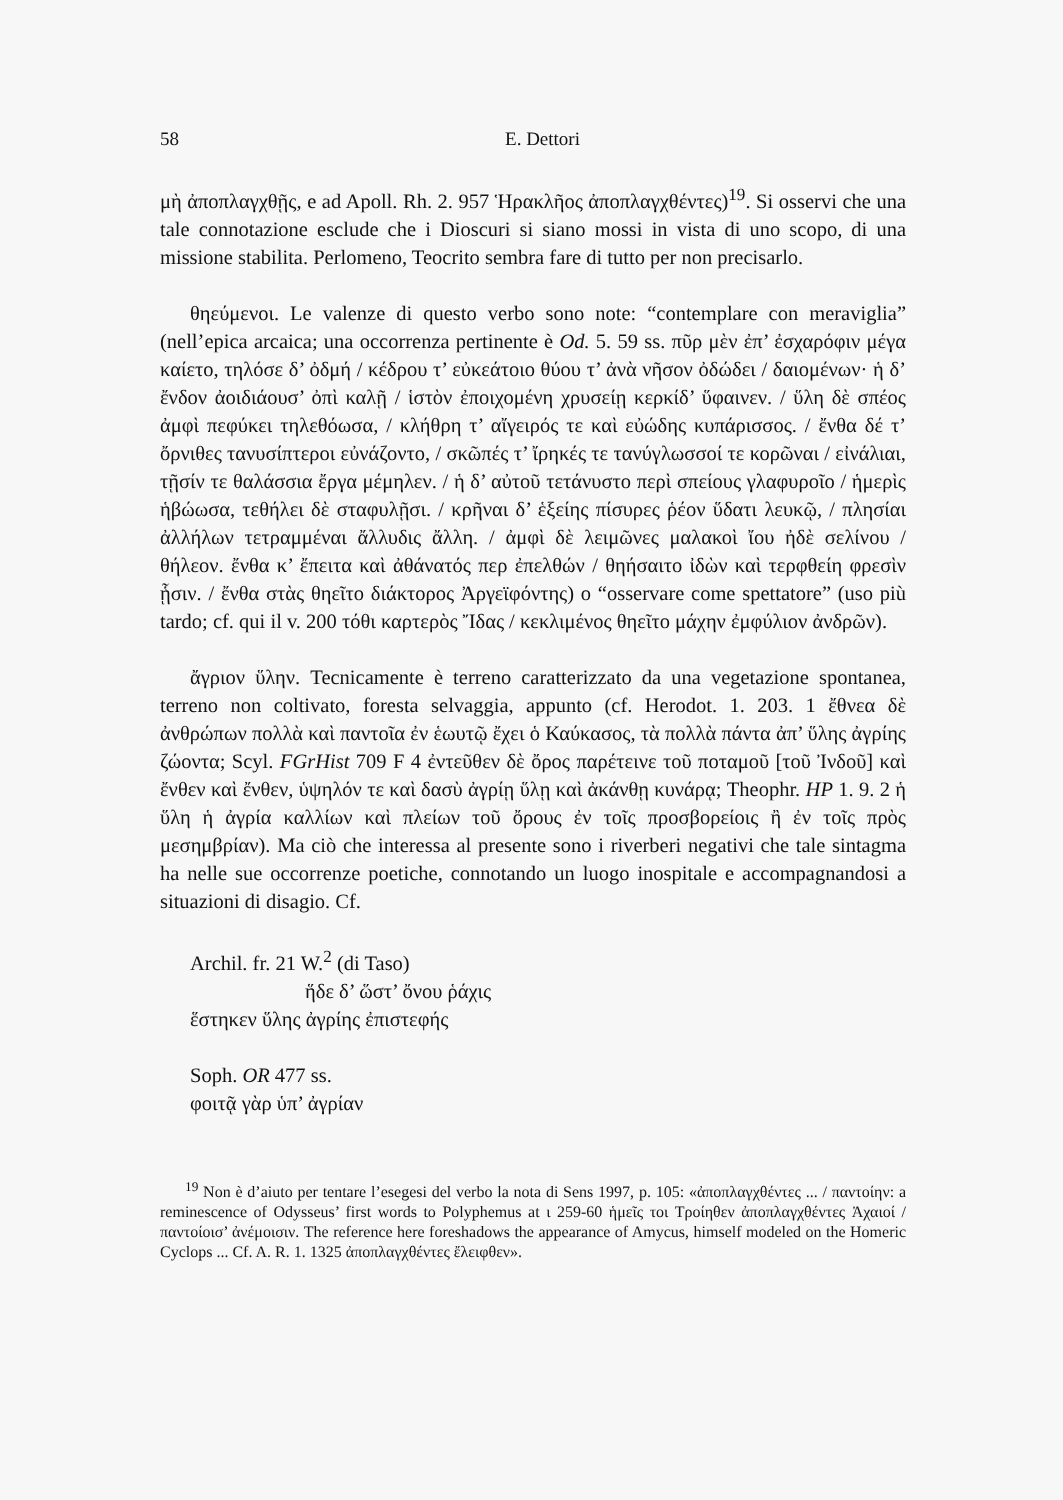58 E. Dettori
μὴ ἀποπλαγχθῇς, e ad Apoll. Rh. 2. 957 Ἡρακλῆος ἀποπλαγχθέντες)<sup>19</sup>. Si osservi che una tale connotazione esclude che i Dioscuri si siano mossi in vista di uno scopo, di una missione stabilita. Perlomeno, Teocrito sembra fare di tutto per non precisarlo.
θηεύμενοι. Le valenze di questo verbo sono note: “contemplare con meraviglia” (nell’epica arcaica; una occorrenza pertinente è Od. 5. 59 ss. πῦρ μὲν ἐπ’ ἐσχαρόφιν μέγα καίετο, τηλόσε δ’ ὀδμή / κέδρου τ’ εὐκεάτοιο θύου τ’ ἀνὰ νῆσον ὀδώδει / δαιομένων· ἡ δ’ ἔνδον ἀοιδιάουσ’ ὀπὶ καλῇ / ἱστὸν ἐποιχομένη χρυσείῃ κερκίδ’ ὕφαινεν. / ὕλη δὲ σπέος ἀμφὶ πεφύκει τηλεθόωσα, / κλήθρη τ’ αἴγειρός τε καὶ εὐώδης κυπάρισσος. / ἔνθα δέ τ’ ὄρνιθες τανυσίπτεροι εὐνάζοντο, / σκῶπές τ’ ἴρηκές τε τανύγλωσσοί τε κορῶναι / εἰνάλιαι, τῇσίν τε θαλάσσια ἔργα μέμηλεν. / ἡ δ’ αὐτοῦ τετάνυστο περὶ σπείους γλαφυροῖο / ἡμερὶς ἡβώωσα, τεθήλει δὲ σταφυλῇσι. / κρῆναι δ’ ἑξείης πίσυρες ῥέον ὕδατι λευκῷ, / πλησίαι ἀλλήλων τετραμμέναι ἄλλυδις ἄλλη. / ἀμφὶ δὲ λειμῶνες μαλακοὶ ἴου ἠδὲ σελίνου / θήλεον. ἔνθα κ’ ἔπειτα καὶ ἀθάνατός περ ἐπελθών / θηήσαιτο ἰδὼν καὶ τερφθείη φρεσὶν ᾗσιν. / ἔνθα στὰς θηεῖτο διάκτορος Ἀργεϊφόντης) o “osservare come spettatore” (uso più tardo; cf. qui il v. 200 τόθι καρτερὸς Ἴδας / κεκλιμένος θηεῖτο μάχην ἐμφύλιον ἀνδρῶν).
ἄγριον ὕλην. Tecnicamente è terreno caratterizzato da una vegetazione spontanea, terreno non coltivato, foresta selvaggia, appunto (cf. Herodot. 1. 203. 1 ἔθνεα δὲ ἀνθρώπων πολλὰ καὶ παντοῖα ἐν ἑωυτῷ ἔχει ὁ Καύκασος, τὰ πολλὰ πάντα ἀπ’ ὕλης ἀγρίης ζώοντα; Scyl. FGrHist 709 F 4 ἐντεῦθεν δὲ ὄρος παρέτεινε τοῦ ποταμοῦ [τοῦ Ἰνδοῦ] καὶ ἔνθεν καὶ ἔνθεν, ὑψηλόν τε καὶ δασὺ ἀγρίῃ ὕλῃ καὶ ἀκάνθῃ κυνάρᾳ; Theophr. HP 1. 9. 2 ἡ ὕλη ἡ ἀγρία καλλίων καὶ πλείων τοῦ ὄρους ἐν τοῖς προσβορείοις ἢ ἐν τοῖς πρὸς μεσημβρίαν). Ma ciò che interessa al presente sono i riverberi negativi che tale sintagma ha nelle sue occorrenze poetiche, connotando un luogo inospitale e accompagnandosi a situazioni di disagio. Cf.
Archil. fr. 21 W.<sup>2</sup> (di Taso)
ἥδε δ’ ὥστ’ ὄνου ῥάχις
ἕστηκεν ὕλης ἀγρίης ἐπιστεφής
Soph. OR 477 ss.
φοιτᾷ γὰρ ὑπ’ ἀγρίαν
<sup>19</sup> Non è d’aiuto per tentare l’esegesi del verbo la nota di Sens 1997, p. 105: «ἀποπλαγχθέντες ... / παντοίην: a reminescence of Odysseus’ first words to Polyphemus at ι 259-60 ἡμεῖς τοι Τροίηθεν ἀποπλαγχθέντες Ἀχαιοί / παντοίοισ’ ἀνέμοισιν. The reference here foreshadows the appearance of Amycus, himself modeled on the Homeric Cyclops ... Cf. A. R. 1. 1325 ἀποπλαγχθέντες ἔλειφθεν».